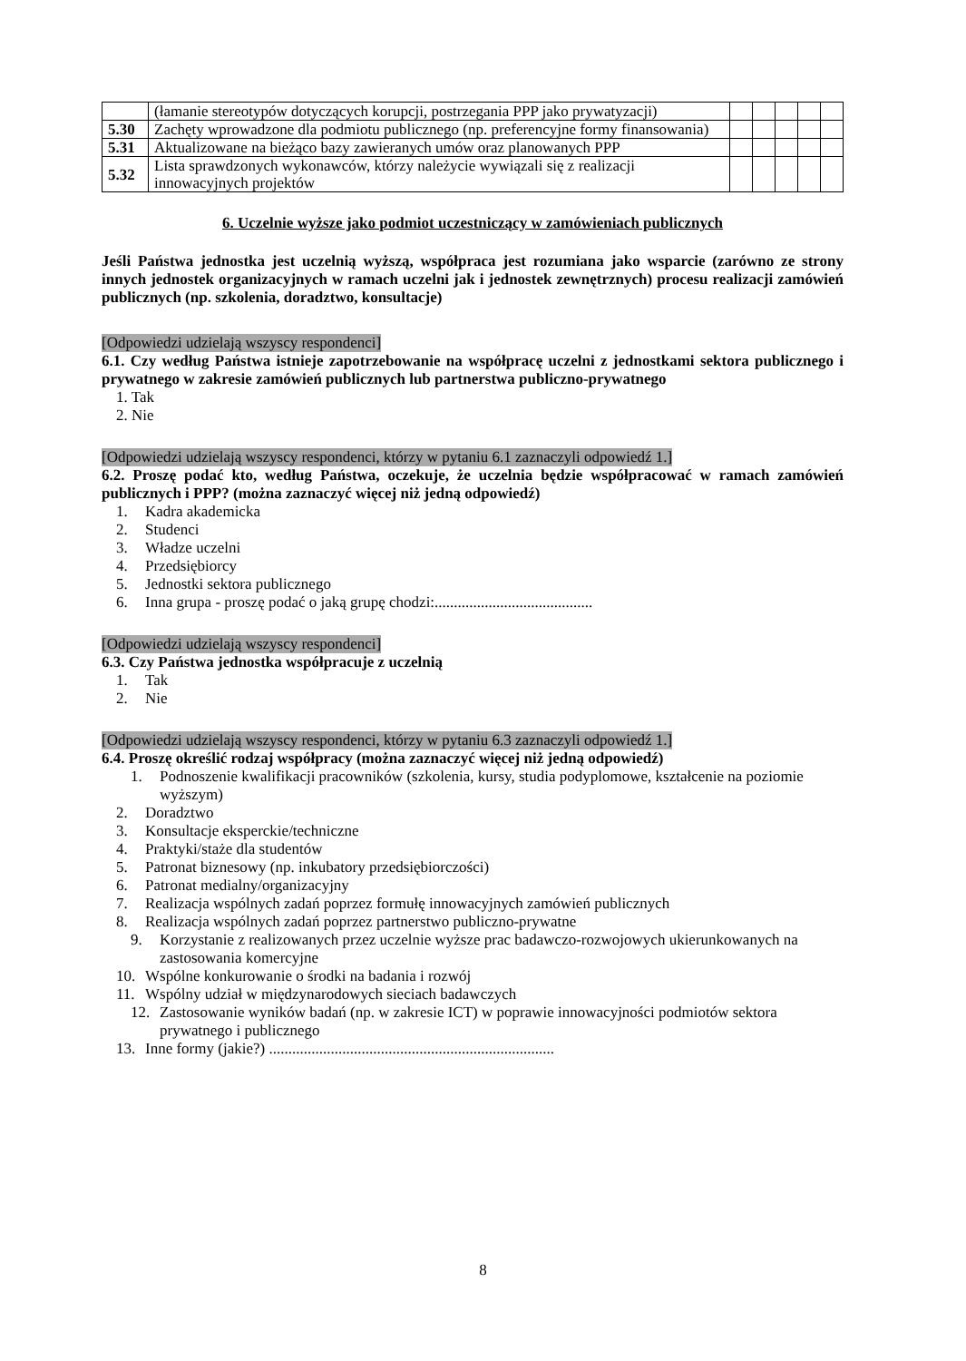| | (łamanie stereotypów dotyczących korupcji, postrzegania PPP jako prywatyzacji) | | | | | |
| 5.30 | Zachęty wprowadzone dla podmiotu publicznego (np. preferencyjne formy finansowania) | | | | | |
| 5.31 | Aktualizowane na bieżąco bazy zawieranych umów oraz planowanych PPP | | | | | |
| 5.32 | Lista sprawdzonych wykonawców, którzy należycie wywiązali się z realizacji innowacyjnych projektów | | | | | |
6. Uczelnie wyższe jako podmiot uczestniczący w zamówieniach publicznych
Jeśli Państwa jednostka jest uczelnią wyższą, współpraca jest rozumiana jako wsparcie (zarówno ze strony innych jednostek organizacyjnych w ramach uczelni jak i jednostek zewnętrznych) procesu realizacji zamówień publicznych (np. szkolenia, doradztwo, konsultacje)
[Odpowiedzi udzielają wszyscy respondenci]
6.1. Czy według Państwa istnieje zapotrzebowanie na współpracę uczelni z jednostkami sektora publicznego i prywatnego w zakresie zamówień publicznych lub partnerstwa publiczno-prywatnego
1. Tak
2. Nie
[Odpowiedzi udzielają wszyscy respondenci, którzy w pytaniu 6.1 zaznaczyli odpowiedź 1.]
6.2. Proszę podać kto, według Państwa, oczekuje, że uczelnia będzie współpracować w ramach zamówień publicznych i PPP? (można zaznaczyć więcej niż jedną odpowiedź)
1. Kadra akademicka
2. Studenci
3. Władze uczelni
4. Przedsiębiorcy
5. Jednostki sektora publicznego
6. Inna grupa - proszę podać o jaką grupę chodzi:.........................................
[Odpowiedzi udzielają wszyscy respondenci]
6.3. Czy Państwa jednostka współpracuje z uczelnią
1. Tak
2. Nie
[Odpowiedzi udzielają wszyscy respondenci, którzy w pytaniu 6.3 zaznaczyli odpowiedź 1.]
6.4. Proszę określić rodzaj współpracy (można zaznaczyć więcej niż jedną odpowiedź)
1. Podnoszenie kwalifikacji pracowników (szkolenia, kursy, studia podyplomowe, kształcenie na poziomie wyższym)
2. Doradztwo
3. Konsultacje eksperckie/techniczne
4. Praktyki/staże dla studentów
5. Patronat biznesowy (np. inkubatory przedsiębiorczości)
6. Patronat medialny/organizacyjny
7. Realizacja wspólnych zadań poprzez formułę innowacyjnych zamówień publicznych
8. Realizacja wspólnych zadań poprzez partnerstwo publiczno-prywatne
9. Korzystanie z realizowanych przez uczelnie wyższe prac badawczo-rozwojowych ukierunkowanych na zastosowania komercyjne
10. Wspólne konkurowanie o środki na badania i rozwój
11. Wspólny udział w międzynarodowych sieciach badawczych
12. Zastosowanie wyników badań (np. w zakresie ICT) w poprawie innowacyjności podmiotów sektora prywatnego i publicznego
13. Inne formy (jakie?) ..........................................................................
8